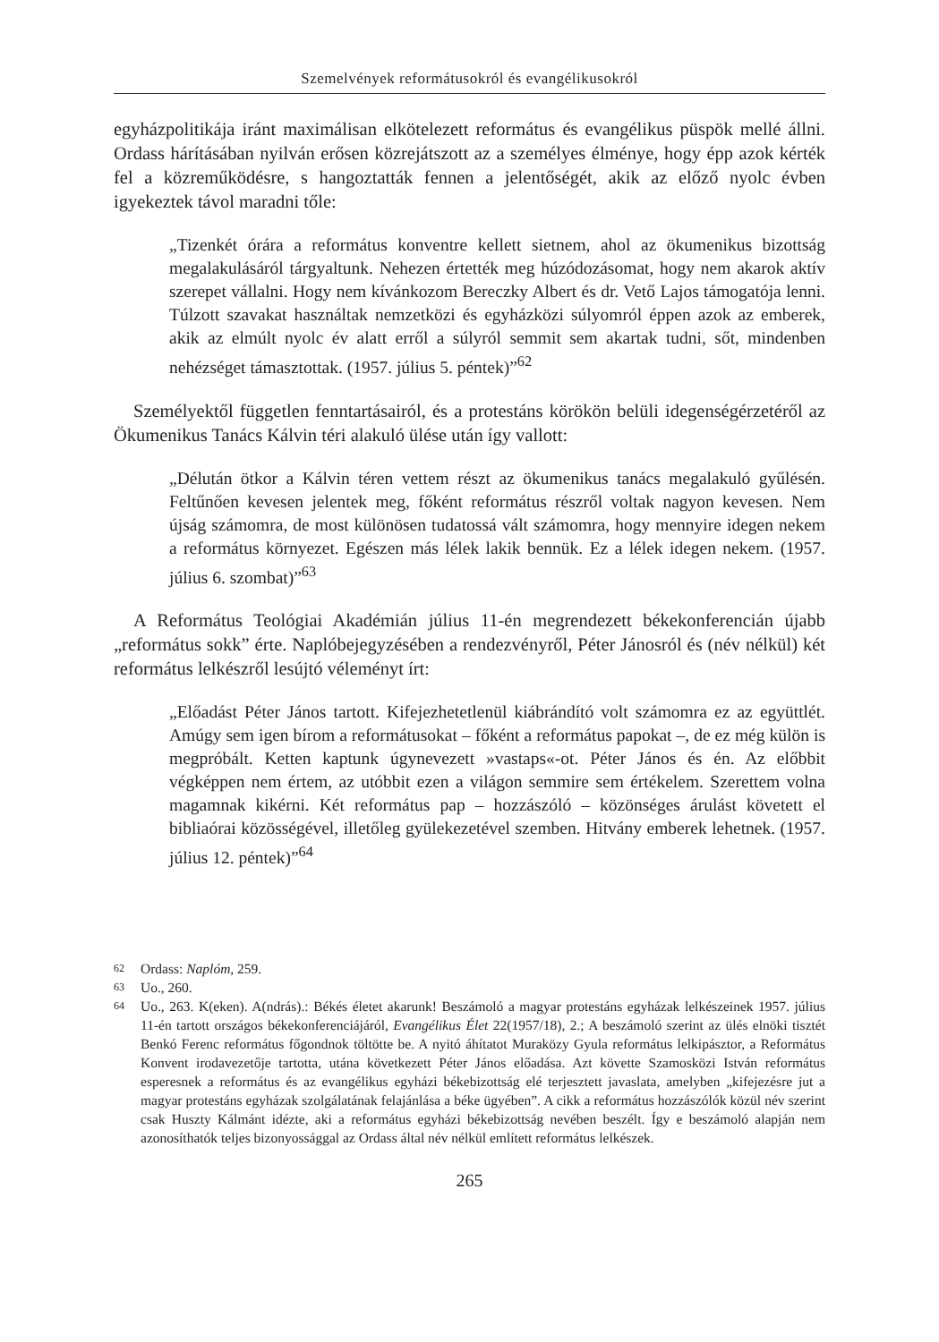Szemelvények reformátusokról és evangélikusokról
egyházpolitikája iránt maximálisan elkötelezett református és evangélikus püspök mellé állni. Ordass hárításában nyilván erősen közrejátszott az a személyes élménye, hogy épp azok kérték fel a közreműködésre, s hangoztatták fennen a jelentőségét, akik az előző nyolc évben igyekeztek távol maradni tőle:
„Tizenkét órára a református konventre kellett sietnem, ahol az ökumenikus bizottság megalakulásáról tárgyaltunk. Nehezen értették meg húzódozásomat, hogy nem akarok aktív szerepet vállalni. Hogy nem kívánkozom Bereczky Albert és dr. Vető Lajos támogatója lenni. Túlzott szavakat használtak nemzetközi és egyházközi súlyomról éppen azok az emberek, akik az elmúlt nyolc év alatt erről a súlyról semmit sem akartak tudni, sőt, mindenben nehézséget támasztottak. (1957. július 5. péntek)”<sup>62</sup>
Személyektől független fenntartásairól, és a protestáns körökön belüli idegenségérzetéről az Ökumenikus Tanács Kálvin téri alakuló ülése után így vallott:
„Délután ötkor a Kálvin téren vettem részt az ökumenikus tanács megalakuló gyűlésén. Feltűnően kevesen jelentek meg, főként református részről voltak nagyon kevesen. Nem újság számomra, de most különösen tudatossá vált számomra, hogy mennyire idegen nekem a református környezet. Egészen más lélek lakik bennük. Ez a lélek idegen nekem. (1957. július 6. szombat)”<sup>63</sup>
A Református Teológiai Akadémián július 11-én megrendezett békekonferencián újabb „református sokk” érte. Naplóbejegyzésében a rendezvényről, Péter Jánosról és (név nélkül) két református lelkészről lesújtó véleményt írt:
„Előadást Péter János tartott. Kifejezhetetlenül kiábrándító volt számomra ez az együttlét. Amúgy sem igen bírom a reformátusokat – főként a református papokat –, de ez még külön is megpróbált. Ketten kaptunk úgynevezett »vastaps«-ot. Péter János és én. Az előbbit végképpen nem értem, az utóbbit ezen a világon semmire sem értékelem. Szerettem volna magamnak kikérni. Két református pap – hozzászóló – közönséges árulást követett el bibliaórai közösségével, illetőleg gyülekezetével szemben. Hitvány emberek lehetnek. (1957. július 12. péntek)”<sup>64</sup>
62 Ordass: Naplóm, 259.
63 Uo., 260.
64 Uo., 263. K(eken). A(ndrás).: Békés életet akarunk! Beszámoló a magyar protestáns egyházak lelkészeinek 1957. július 11-én tartott országos békekonferenciájáról, Evangélikus Élet 22(1957/18), 2.; A beszámoló szerint az ülés elnöki tisztét Benkó Ferenc református főgondnok töltötte be. A nyitó áhítatot Muraközy Gyula református lelkipásztor, a Református Konvent irodavezetője tartotta, utána következett Péter János előadása. Azt követte Szamosközi István református esperesnek a református és az evangélikus egyházi békebizottság elé terjesztett javaslata, amelyben „kifejezésre jut a magyar protestáns egyházak szolgálatának felajánlása a béke ügyében”. A cikk a református hozzászólók közül név szerint csak Huszty Kálmánt idézte, aki a református egyházi békebizottság nevében beszélt. Így e beszámoló alapján nem azonosíthatók teljes bizonyossággal az Ordass által név nélkül említett református lelkészek.
265